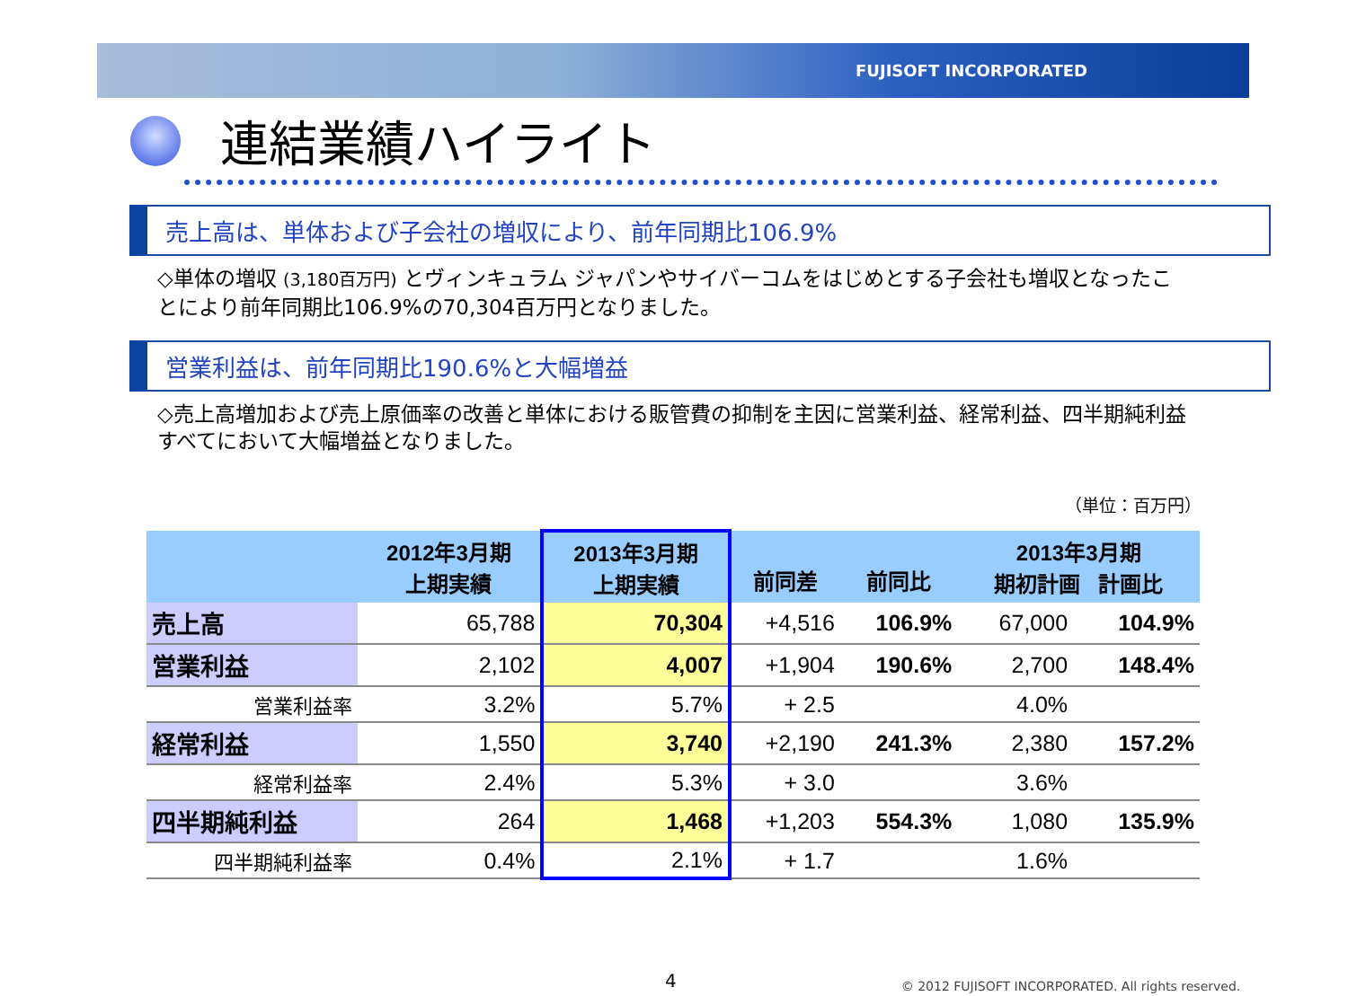FUJISOFT INCORPORATED
連結業績ハイライト
売上高は、単体および子会社の増収により、前年同期比106.9%
◇単体の増収 (3,180百万円) とヴィンキュラム ジャパンやサイバーコムをはじめとする子会社も増収となったことにより前年同期比106.9%の70,304百万円となりました。
営業利益は、前年同期比190.6%と大幅増益
◇売上高増加および売上原価率の改善と単体における販管費の抑制を主因に営業利益、経常利益、四半期純利益すべてにおいて大幅増益となりました。
（単位：百万円）
| | 2012年3月期 上期実績 | 2013年3月期 上期実績 | 前同差 | 前同比 | 2013年3月期 期初計画 計画比 | |
| --- | --- | --- | --- | --- | --- | --- |
| 売上高 | 65,788 | 70,304 | +4,516 | 106.9% | 67,000 | 104.9% |
| 営業利益 | 2,102 | 4,007 | +1,904 | 190.6% | 2,700 | 148.4% |
| 営業利益率 | 3.2% | 5.7% | + 2.5 | | 4.0% | |
| 経常利益 | 1,550 | 3,740 | +2,190 | 241.3% | 2,380 | 157.2% |
| 経常利益率 | 2.4% | 5.3% | + 3.0 | | 3.6% | |
| 四半期純利益 | 264 | 1,468 | +1,203 | 554.3% | 1,080 | 135.9% |
| 四半期純利益率 | 0.4% | 2.1% | + 1.7 | | 1.6% | |
4 © 2012 FUJISOFT INCORPORATED. All rights reserved.